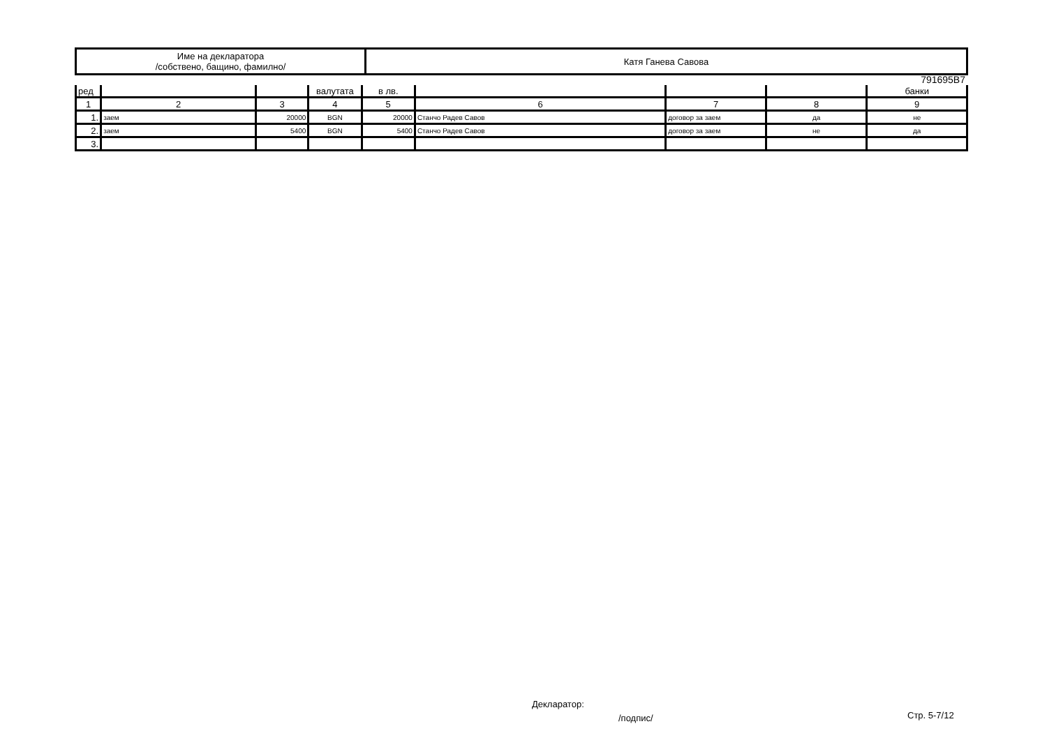| Име на декларатора /собствено, бащино, фамилно/ | Катя Ганева Савова |
791695B7
| ред | | | валутата | в лв. | | | | банки |
| 1 | 2 | 3 | 4 | 5 | 6 | 7 | 8 | 9 |
| 1. | заем | 20000 | BGN | 20000 | Станчо Радев Савов | договор за заем | да | не |
| 2. | заем | 5400 | BGN | 5400 | Станчо Радев Савов | договор за заем | не | да |
| 3. | | | | | | | | |
Декларатор:
/подпис/ Стр. 5-7/12